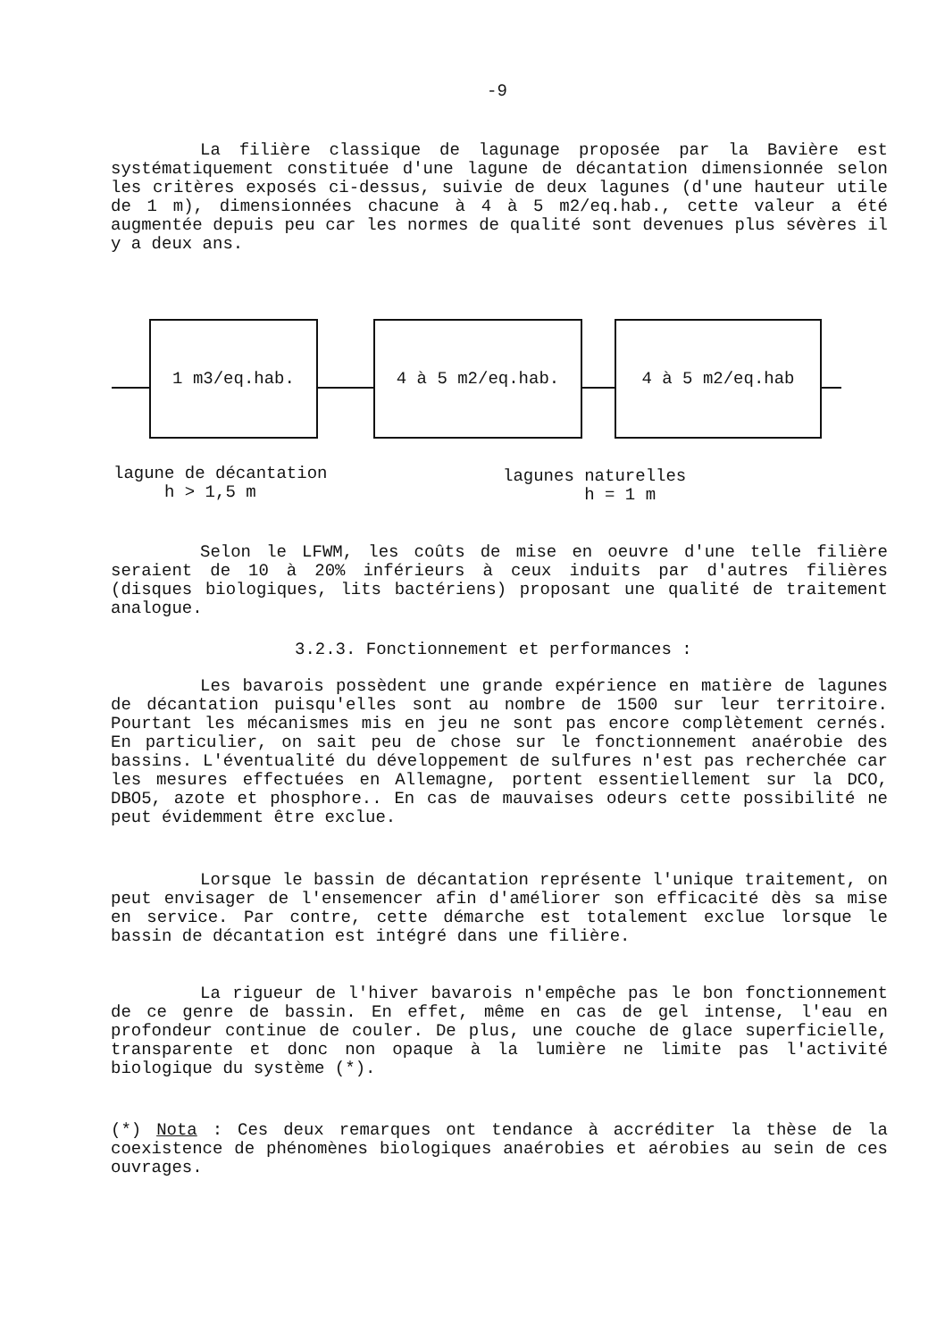-9
La filière classique de lagunage proposée par la Bavière est systématiquement constituée d'une lagune de décantation dimensionnée selon les critères exposés ci-dessus, suivie de deux lagunes (d'une hauteur utile de 1 m), dimensionnées chacune à 4 à 5 m2/eq.hab., cette valeur a été augmentée depuis peu car les normes de qualité sont devenues plus sévères il y a deux ans.
1 m3/eq.hab. 4 à 5 m2/eq.hab. 4 à 5 m2/eq.hab
lagune de décantation
h > 1,5 m
lagunes naturelles
h = 1 m
Selon le LFWM, les coûts de mise en oeuvre d'une telle filière seraient de 10 à 20% inférieurs à ceux induits par d'autres filières (disques biologiques, lits bactériens) proposant une qualité de traitement analogue.
3.2.3. Fonctionnement et performances :
Les bavarois possèdent une grande expérience en matière de lagunes de décantation puisqu'elles sont au nombre de 1500 sur leur territoire. Pourtant les mécanismes mis en jeu ne sont pas encore complètement cernés. En particulier, on sait peu de chose sur le fonctionnement anaérobie des bassins. L'éventualité du développement de sulfures n'est pas recherchée car les mesures effectuées en Allemagne, portent essentiellement sur la DCO, DBO5, azote et phosphore.. En cas de mauvaises odeurs cette possibilité ne peut évidemment être exclue.
Lorsque le bassin de décantation représente l'unique traitement, on peut envisager de l'ensemencer afin d'améliorer son efficacité dès sa mise en service. Par contre, cette démarche est totalement exclue lorsque le bassin de décantation est intégré dans une filière.
La rigueur de l'hiver bavarois n'empêche pas le bon fonctionnement de ce genre de bassin. En effet, même en cas de gel intense, l'eau en profondeur continue de couler. De plus, une couche de glace superficielle, transparente et donc non opaque à la lumière ne limite pas l'activité biologique du système (*).
(*) Nota : Ces deux remarques ont tendance à accréditer la thèse de la coexistence de phénomènes biologiques anaérobies et aérobies au sein de ces ouvrages.